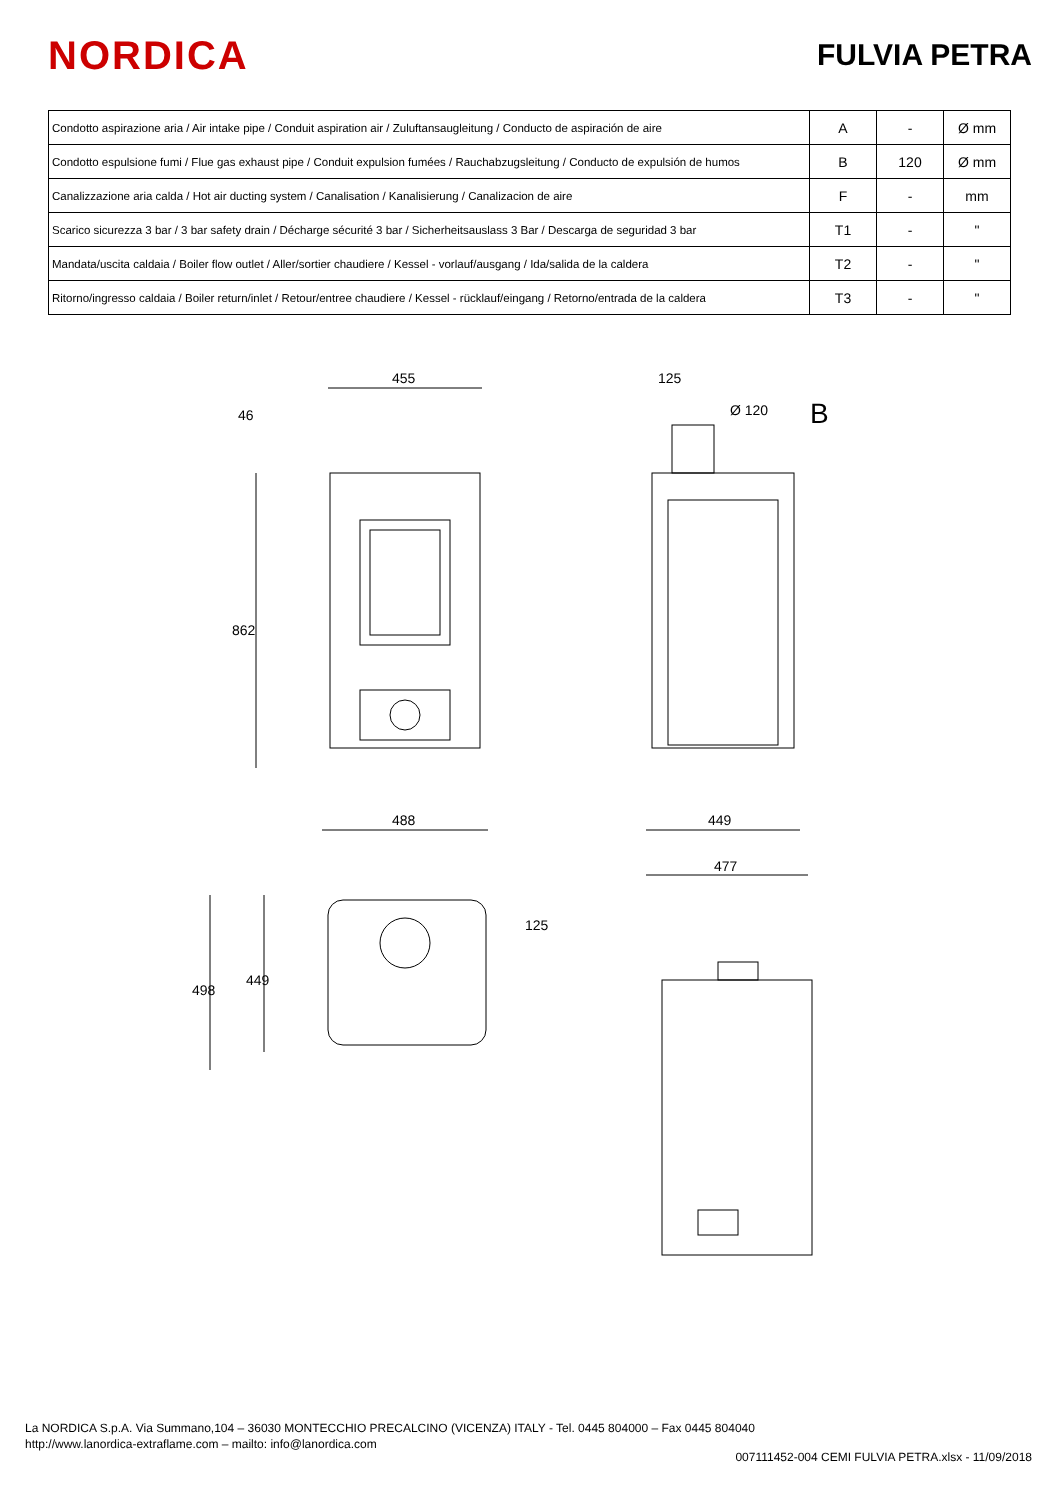NORDICA
FULVIA PETRA
| Condotto aspirazione aria / Air intake pipe / Conduit aspiration air / Zuluftansaugleitung / Conducto de aspiración de aire | A | - | Ø mm |
| Condotto espulsione fumi / Flue gas exhaust pipe / Conduit expulsion fumées / Rauchabzugsleitung / Conducto de expulsión de humos | B | 120 | Ø mm |
| Canalizzazione aria calda / Hot air ducting system / Canalisation / Kanalisierung / Canalizacion de aire | F | - | mm |
| Scarico sicurezza 3 bar / 3 bar safety drain / Décharge sécurité 3 bar / Sicherheitsauslass 3 Bar / Descarga de seguridad 3 bar | T1 | - | " |
| Mandata/uscita caldaia / Boiler flow outlet / Aller/sortier chaudiere / Kessel - vorlauf/ausgang / Ida/salida de la caldera | T2 | - | " |
| Ritorno/ingresso caldaia / Boiler return/inlet / Retour/entree chaudiere / Kessel - rücklauf/eingang / Retorno/entrada de la caldera | T3 | - | " |
455
488
862
46
125
Ø 120
B
449
477
498
449
125
La NORDICA S.p.A. Via Summano,104 – 36030 MONTECCHIO PRECALCINO (VICENZA) ITALY - Tel. 0445 804000 – Fax 0445 804040
http://www.lanordica-extraflame.com – mailto: info@lanordica.com
007111452-004 CEMI FULVIA PETRA.xlsx - 11/09/2018